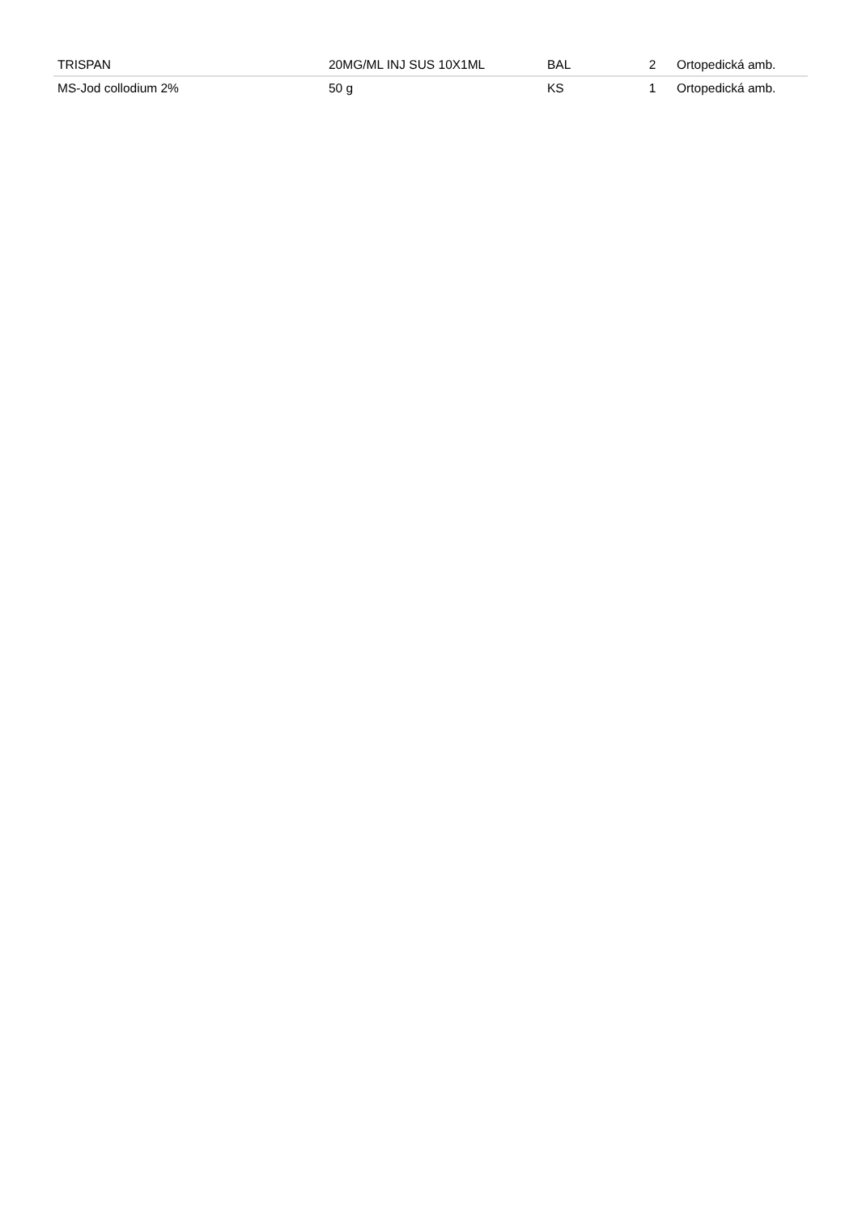| TRISPAN | 20MG/ML INJ SUS 10X1ML | BAL | 2 | Ortopedická amb. |
| MS-Jod collodium 2% | 50 g | KS | 1 | Ortopedická amb. |